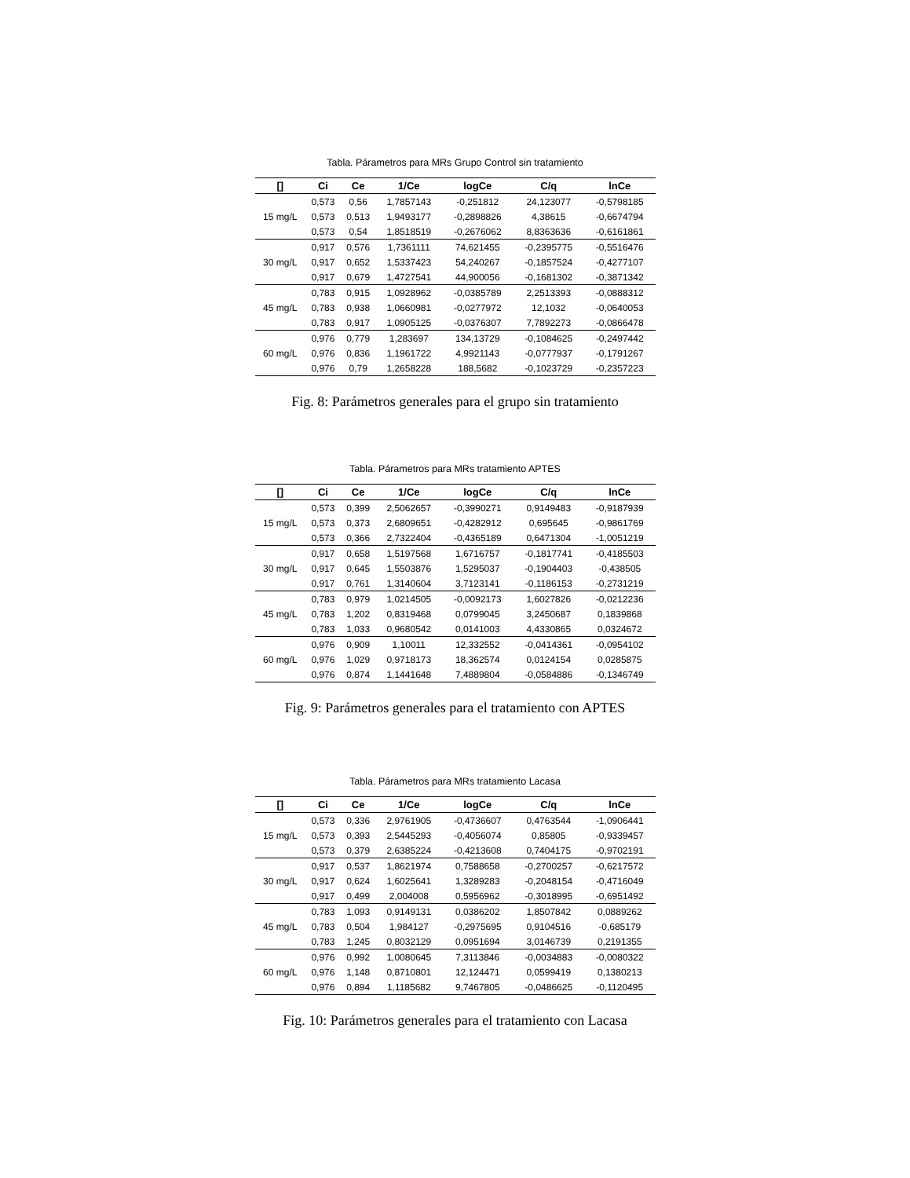Tabla. Párametros para MRs Grupo Control sin tratamiento
| [] | Ci | Ce | 1/Ce | logCe | C/q | lnCe |
| --- | --- | --- | --- | --- | --- | --- |
| 15 mg/L | 0,573 | 0,56 | 1,7857143 | -0,251812 | 24,123077 | -0,5798185 |
| | 0,573 | 0,513 | 1,9493177 | -0,2898826 | 4,38615 | -0,6674794 |
| | 0,573 | 0,54 | 1,8518519 | -0,2676062 | 8,8363636 | -0,6161861 |
| 30 mg/L | 0,917 | 0,576 | 1,7361111 | 74,621455 | -0,2395775 | -0,5516476 |
| | 0,917 | 0,652 | 1,5337423 | 54,240267 | -0,1857524 | -0,4277107 |
| | 0,917 | 0,679 | 1,4727541 | 44,900056 | -0,1681302 | -0,3871342 |
| 45 mg/L | 0,783 | 0,915 | 1,0928962 | -0,0385789 | 2,2513393 | -0,0888312 |
| | 0,783 | 0,938 | 1,0660981 | -0,0277972 | 12,1032 | -0,0640053 |
| | 0,783 | 0,917 | 1,0905125 | -0,0376307 | 7,7892273 | -0,0866478 |
| 60 mg/L | 0,976 | 0,779 | 1,283697 | 134,13729 | -0,1084625 | -0,2497442 |
| | 0,976 | 0,836 | 1,1961722 | 4,9921143 | -0,0777937 | -0,1791267 |
| | 0,976 | 0,79 | 1,2658228 | 188,5682 | -0,1023729 | -0,2357223 |
Fig. 8: Parámetros generales para el grupo sin tratamiento
Tabla. Párametros para MRs tratamiento APTES
| [] | Ci | Ce | 1/Ce | logCe | C/q | lnCe |
| --- | --- | --- | --- | --- | --- | --- |
| 15 mg/L | 0,573 | 0,399 | 2,5062657 | -0,3990271 | 0,9149483 | -0,9187939 |
| | 0,573 | 0,373 | 2,6809651 | -0,4282912 | 0,695645 | -0,9861769 |
| | 0,573 | 0,366 | 2,7322404 | -0,4365189 | 0,6471304 | -1,0051219 |
| 30 mg/L | 0,917 | 0,658 | 1,5197568 | 1,6716757 | -0,1817741 | -0,4185503 |
| | 0,917 | 0,645 | 1,5503876 | 1,5295037 | -0,1904403 | -0,438505 |
| | 0,917 | 0,761 | 1,3140604 | 3,7123141 | -0,1186153 | -0,2731219 |
| 45 mg/L | 0,783 | 0,979 | 1,0214505 | -0,0092173 | 1,6027826 | -0,0212236 |
| | 0,783 | 1,202 | 0,8319468 | 0,0799045 | 3,2450687 | 0,1839868 |
| | 0,783 | 1,033 | 0,9680542 | 0,0141003 | 4,4330865 | 0,0324672 |
| 60 mg/L | 0,976 | 0,909 | 1,10011 | 12,332552 | -0,0414361 | -0,0954102 |
| | 0,976 | 1,029 | 0,9718173 | 18,362574 | 0,0124154 | 0,0285875 |
| | 0,976 | 0,874 | 1,1441648 | 7,4889804 | -0,0584886 | -0,1346749 |
Fig. 9: Parámetros generales para el tratamiento con APTES
Tabla. Párametros para MRs tratamiento Lacasa
| [] | Ci | Ce | 1/Ce | logCe | C/q | lnCe |
| --- | --- | --- | --- | --- | --- | --- |
| 15 mg/L | 0,573 | 0,336 | 2,9761905 | -0,4736607 | 0,4763544 | -1,0906441 |
| | 0,573 | 0,393 | 2,5445293 | -0,4056074 | 0,85805 | -0,9339457 |
| | 0,573 | 0,379 | 2,6385224 | -0,4213608 | 0,7404175 | -0,9702191 |
| 30 mg/L | 0,917 | 0,537 | 1,8621974 | 0,7588658 | -0,2700257 | -0,6217572 |
| | 0,917 | 0,624 | 1,6025641 | 1,3289283 | -0,2048154 | -0,4716049 |
| | 0,917 | 0,499 | 2,004008 | 0,5956962 | -0,3018995 | -0,6951492 |
| 45 mg/L | 0,783 | 1,093 | 0,9149131 | 0,0386202 | 1,8507842 | 0,0889262 |
| | 0,783 | 0,504 | 1,984127 | -0,2975695 | 0,9104516 | -0,685179 |
| | 0,783 | 1,245 | 0,8032129 | 0,0951694 | 3,0146739 | 0,2191355 |
| 60 mg/L | 0,976 | 0,992 | 1,0080645 | 7,3113846 | -0,0034883 | -0,0080322 |
| | 0,976 | 1,148 | 0,8710801 | 12,124471 | 0,0599419 | 0,1380213 |
| | 0,976 | 0,894 | 1,1185682 | 9,7467805 | -0,0486625 | -0,1120495 |
Fig. 10: Parámetros generales para el tratamiento con Lacasa